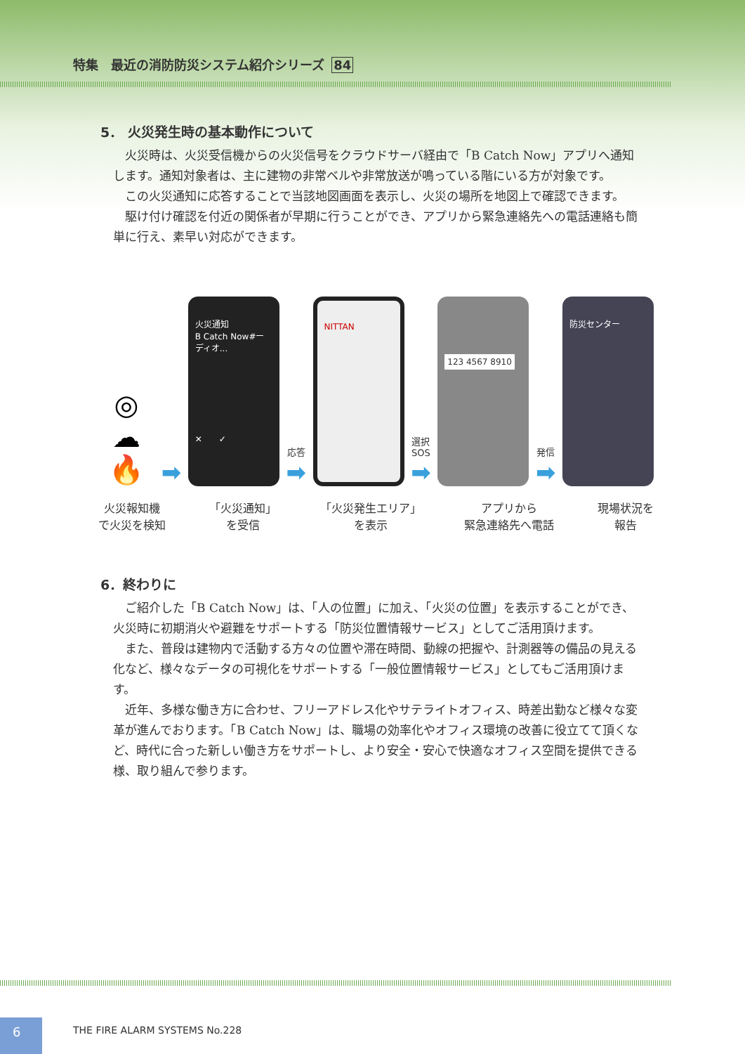特集　最近の消防防災システム紹介シリーズ 84
5． 火災発生時の基本動作について
火災時は、火災受信機からの火災信号をクラウドサーバ経由で「B Catch Now」アプリへ通知します。通知対象者は、主に建物の非常ベルや非常放送が鳴っている階にいる方が対象です。
この火災通知に応答することで当該地図画面を表示し、火災の場所を地図上で確認できます。
駆け付け確認を付近の関係者が早期に行うことができ、アプリから緊急連絡先への電話連絡も簡単に行え、素早い対応ができます。
◎
☁
🔥
➡
火災通知
B Catch Now#ーディオ...
✕　　✓
応答
➡
NITTAN
選択
SOS
➡
123 4567 8910
発信
➡
防災センター
火災報知機
で火災を検知
「火災通知」
を受信
「火災発生エリア」
を表示
アプリから
緊急連絡先へ電話
現場状況を
報告
6．終わりに
ご紹介した「B Catch Now」は、「人の位置」に加え、「火災の位置」を表示することができ、火災時に初期消火や避難をサポートする「防災位置情報サービス」としてご活用頂けます。
また、普段は建物内で活動する方々の位置や滞在時間、動線の把握や、計測器等の備品の見える化など、様々なデータの可視化をサポートする「一般位置情報サービス」としてもご活用頂けます。
近年、多様な働き方に合わせ、フリーアドレス化やサテライトオフィス、時差出勤など様々な変革が進んでおります。「B Catch Now」は、職場の効率化やオフィス環境の改善に役立てて頂くなど、時代に合った新しい働き方をサポートし、より安全・安心で快適なオフィス空間を提供できる様、取り組んで参ります。
6 THE FIRE ALARM SYSTEMS No.228